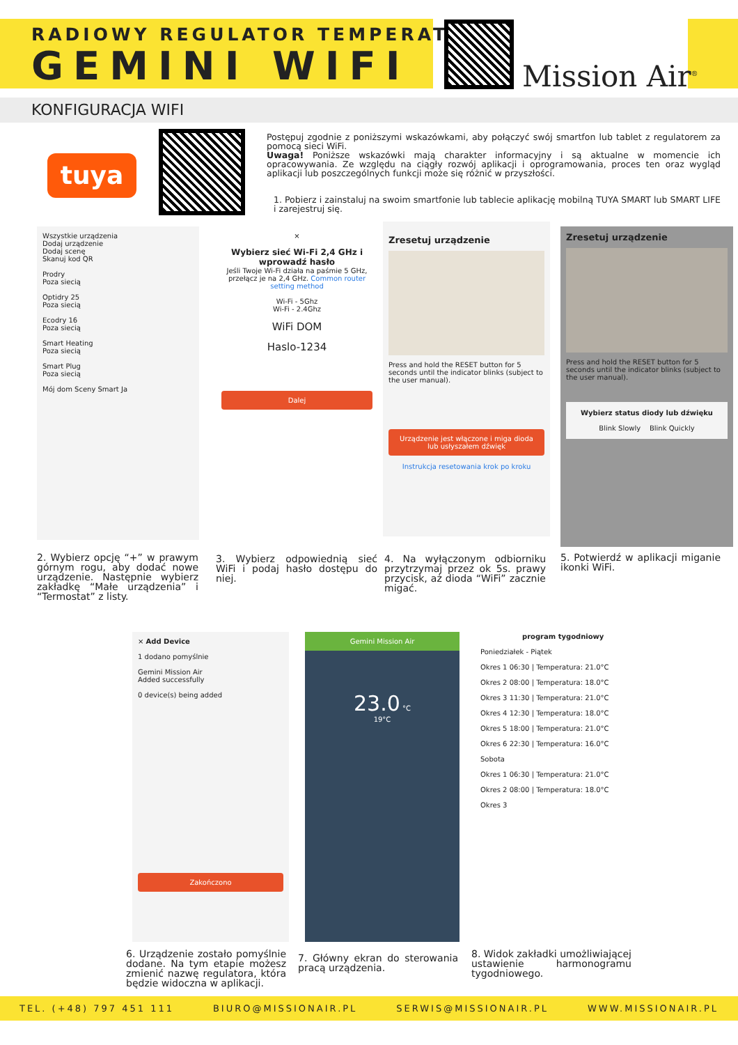RADIOWY REGULATOR TEMPERATURY
GEMINI WIFI Mission Air<sup>®</sup>
KONFIGURACJA WIFI
tuya
Postępuj zgodnie z poniższymi wskazówkami, aby połączyć swój smartfon lub tablet z regulatorem za pomocą sieci WiFi.
Uwaga! Poniższe wskazówki mają charakter informacyjny i są aktualne w momencie ich opracowywania. Ze względu na ciągły rozwój aplikacji i oprogramowania, proces ten oraz wygląd aplikacji lub poszczególnych funkcji może się różnić w przyszłości.
1. Pobierz i zainstaluj na swoim smartfonie lub tablecie aplikację mobilną TUYA SMART lub SMART LIFE i zarejestruj się.
Wszystkie urządzenia
Dodaj urządzenie
Dodaj scenę
Skanuj kod QR
Prodry
Poza siecią
Optidry 25
Poza siecią
Ecodry 16
Poza siecią
Smart Heating
Poza siecią
Smart Plug
Poza siecią
Mój dom Sceny Smart Ja
×
Wybierz sieć Wi-Fi 2,4 GHz i wprowadź hasło
Jeśli Twoje Wi-Fi działa na paśmie 5 GHz, przełącz je na 2,4 GHz. Common router setting method
Wi-Fi - 5Ghz
Wi-Fi - 2.4Ghz
WiFi DOM
Haslo-1234
Dalej
Zresetuj urządzenie
Press and hold the RESET button for 5 seconds until the indicator blinks (subject to the user manual).
Urządzenie jest włączone i miga dioda lub usłyszałem dźwięk
Instrukcja resetowania krok po kroku
Zresetuj urządzenie
Press and hold the RESET button for 5 seconds until the indicator blinks (subject to the user manual).
Wybierz status diody lub dźwięku
Blink Slowly Blink Quickly
2. Wybierz opcję “+” w prawym górnym rogu, aby dodać nowe urządzenie. Następnie wybierz zakładkę “Małe urządzenia” i “Termostat” z listy.
3. Wybierz odpowiednią sieć WiFi i podaj hasło dostępu do niej.
4. Na wyłączonym odbiorniku przytrzymaj przez ok 5s. prawy przycisk, aż dioda “WiFi” zacznie migać.
5. Potwierdź w aplikacji miganie ikonki WiFi.
× Add Device
1 dodano pomyślnie
Gemini Mission Air
Added successfully
0 device(s) being added
Zakończono
Gemini Mission Air
23.0 °C
19°C
program tygodniowy
Poniedziałek - Piątek
Okres 1 06:30 | Temperatura: 21.0°C
Okres 2 08:00 | Temperatura: 18.0°C
Okres 3 11:30 | Temperatura: 21.0°C
Okres 4 12:30 | Temperatura: 18.0°C
Okres 5 18:00 | Temperatura: 21.0°C
Okres 6 22:30 | Temperatura: 16.0°C
Sobota
Okres 1 06:30 | Temperatura: 21.0°C
Okres 2 08:00 | Temperatura: 18.0°C
Okres 3
6. Urządzenie zostało pomyślnie dodane. Na tym etapie możesz zmienić nazwę regulatora, która będzie widoczna w aplikacji.
7. Główny ekran do sterowania pracą urządzenia.
8. Widok zakładki umożliwiającej ustawienie harmonogramu tygodniowego.
TEL. (+48) 797 451 111 BIURO@MISSIONAIR.PL SERWIS@MISSIONAIR.PL WWW.MISSIONAIR.PL